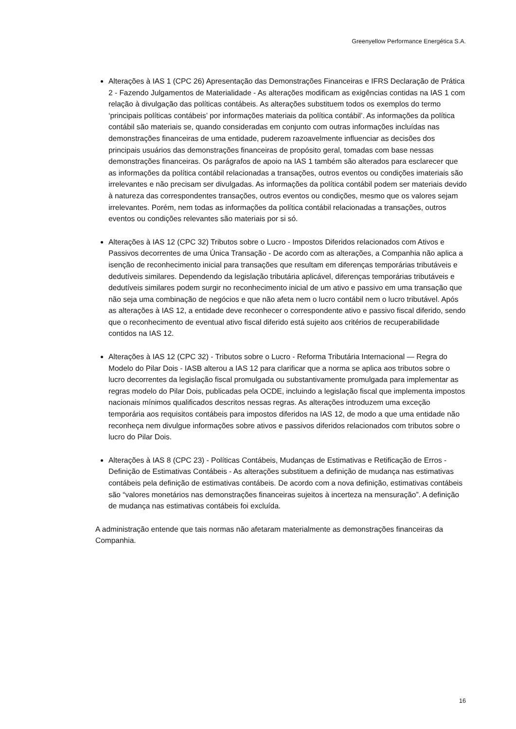Greenyellow Performance Energética S.A.
Alterações à IAS 1 (CPC 26) Apresentação das Demonstrações Financeiras e IFRS Declaração de Prática 2 - Fazendo Julgamentos de Materialidade - As alterações modificam as exigências contidas na IAS 1 com relação à divulgação das políticas contábeis. As alterações substituem todos os exemplos do termo ‘principais políticas contábeis’ por informações materiais da política contábil’. As informações da política contábil são materiais se, quando consideradas em conjunto com outras informações incluídas nas demonstrações financeiras de uma entidade, puderem razoavelmente influenciar as decisões dos principais usuários das demonstrações financeiras de propósito geral, tomadas com base nessas demonstrações financeiras. Os parágrafos de apoio na IAS 1 também são alterados para esclarecer que as informações da política contábil relacionadas a transações, outros eventos ou condições imateriais são irrelevantes e não precisam ser divulgadas. As informações da política contábil podem ser materiais devido à natureza das correspondentes transações, outros eventos ou condições, mesmo que os valores sejam irrelevantes. Porém, nem todas as informações da política contábil relacionadas a transações, outros eventos ou condições relevantes são materiais por si só.
Alterações à IAS 12 (CPC 32) Tributos sobre o Lucro - Impostos Diferidos relacionados com Ativos e Passivos decorrentes de uma Única Transação - De acordo com as alterações, a Companhia não aplica a isenção de reconhecimento inicial para transações que resultam em diferenças temporárias tributáveis e dedutíveis similares. Dependendo da legislação tributária aplicável, diferenças temporárias tributáveis e dedutíveis similares podem surgir no reconhecimento inicial de um ativo e passivo em uma transação que não seja uma combinação de negócios e que não afeta nem o lucro contábil nem o lucro tributável. Após as alterações à IAS 12, a entidade deve reconhecer o correspondente ativo e passivo fiscal diferido, sendo que o reconhecimento de eventual ativo fiscal diferido está sujeito aos critérios de recuperabilidade contidos na IAS 12.
Alterações à IAS 12 (CPC 32) - Tributos sobre o Lucro - Reforma Tributária Internacional — Regra do Modelo do Pilar Dois - IASB alterou a IAS 12 para clarificar que a norma se aplica aos tributos sobre o lucro decorrentes da legislação fiscal promulgada ou substantivamente promulgada para implementar as regras modelo do Pilar Dois, publicadas pela OCDE, incluindo a legislação fiscal que implementa impostos nacionais mínimos qualificados descritos nessas regras. As alterações introduzem uma exceção temporária aos requisitos contábeis para impostos diferidos na IAS 12, de modo a que uma entidade não reconheça nem divulgue informações sobre ativos e passivos diferidos relacionados com tributos sobre o lucro do Pilar Dois.
Alterações à IAS 8 (CPC 23) - Políticas Contábeis, Mudanças de Estimativas e Retificação de Erros - Definição de Estimativas Contábeis - As alterações substituem a definição de mudança nas estimativas contábeis pela definição de estimativas contábeis. De acordo com a nova definição, estimativas contábeis são “valores monetários nas demonstrações financeiras sujeitos à incerteza na mensuração”. A definição de mudança nas estimativas contábeis foi excluída.
A administração entende que tais normas não afetaram materialmente as demonstrações financeiras da Companhia.
16